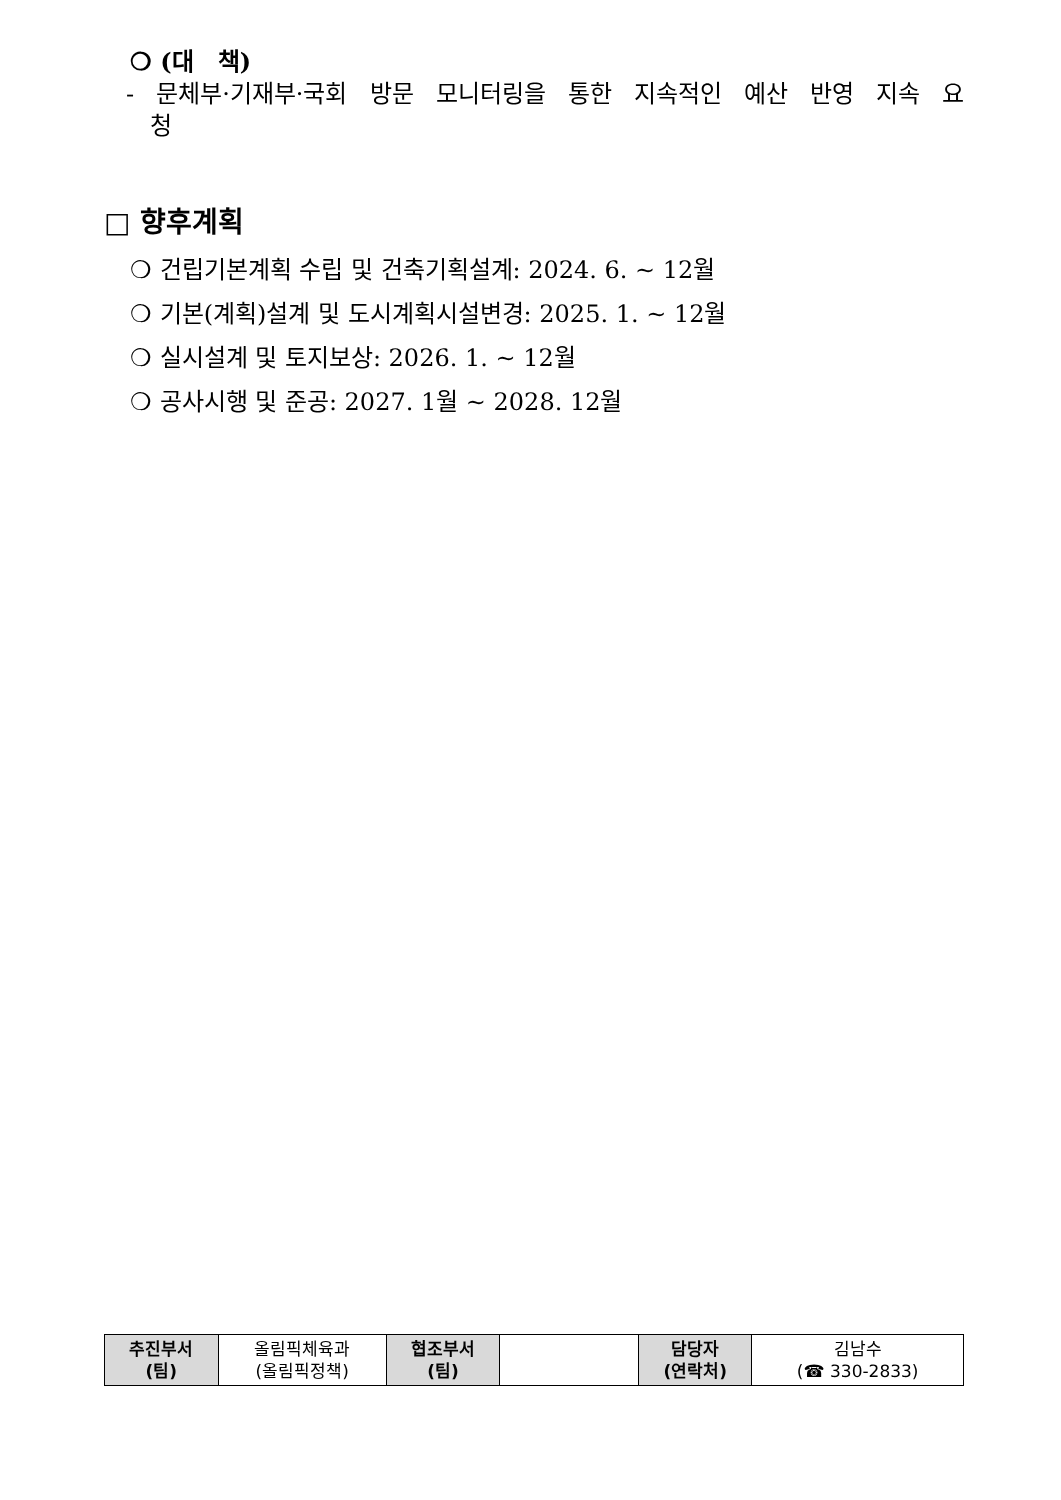❍ (대　책)
- 문체부·기재부·국회 방문 모니터링을 통한 지속적인 예산 반영 지속 요청
□ 향후계획
❍ 건립기본계획 수립 및 건축기획설계: 2024. 6. ~ 12월
❍ 기본(계획)설계 및 도시계획시설변경: 2025. 1. ~ 12월
❍ 실시설계 및 토지보상: 2026. 1. ~ 12월
❍ 공사시행 및 준공: 2027. 1월 ~ 2028. 12월
| 추진부서 (팀) | 올림픽체육과 (올림픽정책) | 협조부서 (팀) | | 담당자 (연락처) | 김남수 (☎ 330-2833) |